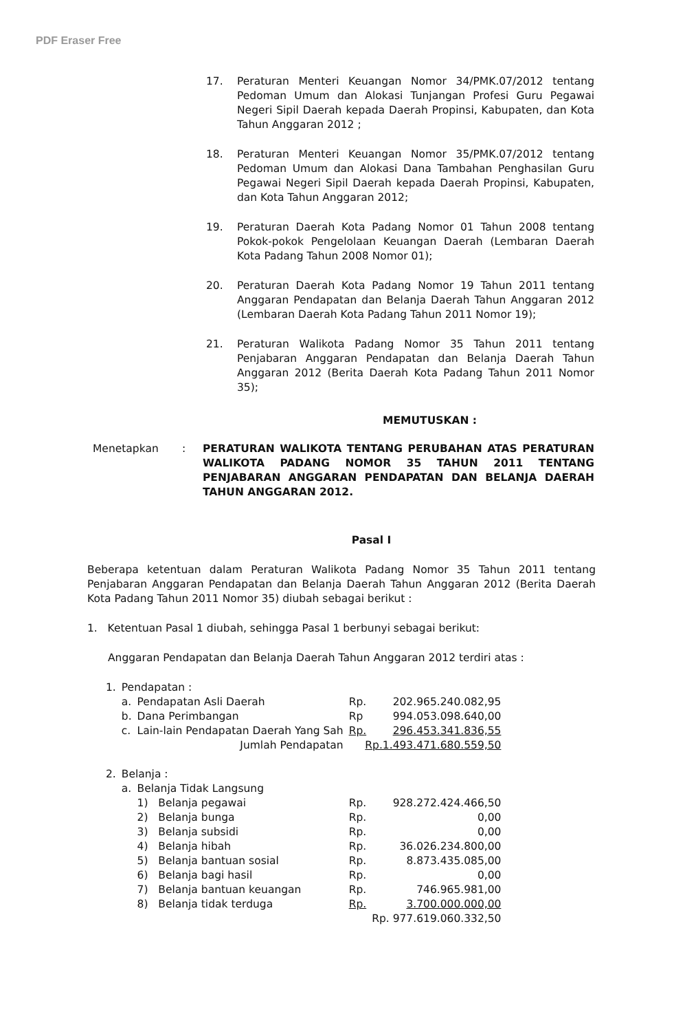PDF Eraser Free
17. Peraturan Menteri Keuangan Nomor 34/PMK.07/2012 tentang Pedoman Umum dan Alokasi Tunjangan Profesi Guru Pegawai Negeri Sipil Daerah kepada Daerah Propinsi, Kabupaten, dan Kota Tahun Anggaran 2012 ;
18. Peraturan Menteri Keuangan Nomor 35/PMK.07/2012 tentang Pedoman Umum dan Alokasi Dana Tambahan Penghasilan Guru Pegawai Negeri Sipil Daerah kepada Daerah Propinsi, Kabupaten, dan Kota Tahun Anggaran 2012;
19. Peraturan Daerah Kota Padang Nomor 01 Tahun 2008 tentang Pokok-pokok Pengelolaan Keuangan Daerah (Lembaran Daerah Kota Padang Tahun 2008 Nomor 01);
20. Peraturan Daerah Kota Padang Nomor 19 Tahun 2011 tentang Anggaran Pendapatan dan Belanja Daerah Tahun Anggaran 2012 (Lembaran Daerah Kota Padang Tahun 2011 Nomor 19);
21. Peraturan Walikota Padang Nomor 35 Tahun 2011 tentang Penjabaran Anggaran Pendapatan dan Belanja Daerah Tahun Anggaran 2012 (Berita Daerah Kota Padang Tahun 2011 Nomor 35);
MEMUTUSKAN :
Menetapkan: PERATURAN WALIKOTA TENTANG PERUBAHAN ATAS PERATURAN WALIKOTA PADANG NOMOR 35 TAHUN 2011 TENTANG PENJABARAN ANGGARAN PENDAPATAN DAN BELANJA DAERAH TAHUN ANGGARAN 2012.
Pasal I
Beberapa ketentuan dalam Peraturan Walikota Padang Nomor 35 Tahun 2011 tentang Penjabaran Anggaran Pendapatan dan Belanja Daerah Tahun Anggaran 2012 (Berita Daerah Kota Padang Tahun 2011 Nomor 35) diubah sebagai berikut :
1. Ketentuan Pasal 1 diubah, sehingga Pasal 1 berbunyi sebagai berikut:
Anggaran Pendapatan dan Belanja Daerah Tahun Anggaran 2012 terdiri atas :
| 1. | Pendapatan : | | | | |
| | a. | Pendapatan Asli Daerah | | Rp. | 202.965.240.082,95 |
| | b. | Dana Perimbangan | | Rp | 994.053.098.640,00 |
| | c. | Lain-lain Pendapatan Daerah Yang Sah | | Rp. | 296.453.341.836,55 |
| | | Jumlah Pendapatan | | Rp.1.493.471.680.559,50 | |
| 2. | Belanja : | | | | |
| | a. | Belanja Tidak Langsung | | | |
| | | 1) | Belanja pegawai | Rp. | 928.272.424.466,50 |
| | | 2) | Belanja bunga | Rp. | 0,00 |
| | | 3) | Belanja subsidi | Rp. | 0,00 |
| | | 4) | Belanja hibah | Rp. | 36.026.234.800,00 |
| | | 5) | Belanja bantuan sosial | Rp. | 8.873.435.085,00 |
| | | 6) | Belanja bagi hasil | Rp. | 0,00 |
| | | 7) | Belanja bantuan keuangan | Rp. | 746.965.981,00 |
| | | 8) | Belanja tidak terduga | Rp. | 3.700.000.000,00 |
| | | | | | Rp. 977.619.060.332,50 |